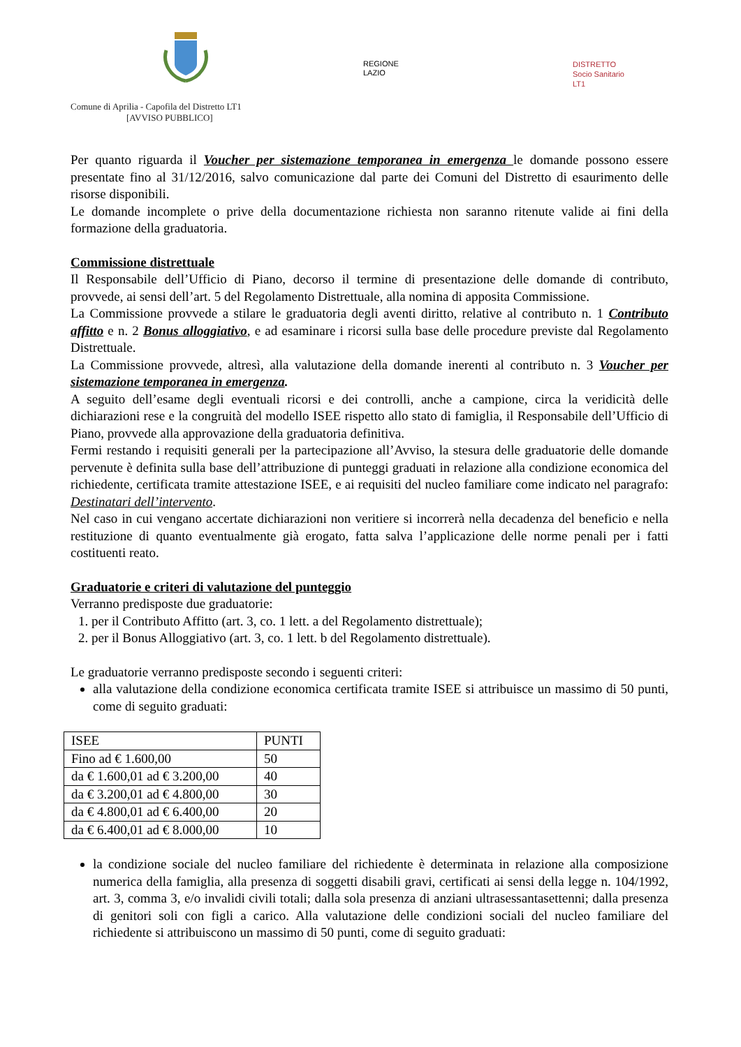REGIONE
LAZIO
DISTRETTO
Socio Sanitario
LT1
Comune di Aprilia - Capofila del Distretto LT1
[AVVISO PUBBLICO]
Per quanto riguarda il Voucher per sistemazione temporanea in emergenza le domande possono essere presentate fino al 31/12/2016, salvo comunicazione dal parte dei Comuni del Distretto di esaurimento delle risorse disponibili.
Le domande incomplete o prive della documentazione richiesta non saranno ritenute valide ai fini della formazione della graduatoria.
Commissione distrettuale
Il Responsabile dell’Ufficio di Piano, decorso il termine di presentazione delle domande di contributo, provvede, ai sensi dell’art. 5 del Regolamento Distrettuale, alla nomina di apposita Commissione.
La Commissione provvede a stilare le graduatoria degli aventi diritto, relative al contributo n. 1 Contributo affitto e n. 2 Bonus alloggiativo, e ad esaminare i ricorsi sulla base delle procedure previste dal Regolamento Distrettuale.
La Commissione provvede, altresì, alla valutazione della domande inerenti al contributo n. 3 Voucher per sistemazione temporanea in emergenza.
A seguito dell’esame degli eventuali ricorsi e dei controlli, anche a campione, circa la veridicità delle dichiarazioni rese e la congruità del modello ISEE rispetto allo stato di famiglia, il Responsabile dell’Ufficio di Piano, provvede alla approvazione della graduatoria definitiva.
Fermi restando i requisiti generali per la partecipazione all’Avviso, la stesura delle graduatorie delle domande pervenute è definita sulla base dell’attribuzione di punteggi graduati in relazione alla condizione economica del richiedente, certificata tramite attestazione ISEE, e ai requisiti del nucleo familiare come indicato nel paragrafo: Destinatari dell’intervento.
Nel caso in cui vengano accertate dichiarazioni non veritiere si incorrerà nella decadenza del beneficio e nella restituzione di quanto eventualmente già erogato, fatta salva l’applicazione delle norme penali per i fatti costituenti reato.
Graduatorie e criteri di valutazione del punteggio
Verranno predisposte due graduatorie:
1. per il Contributo Affitto (art. 3, co. 1 lett. a del Regolamento distrettuale);
2. per il Bonus Alloggiativo (art. 3, co. 1 lett. b del Regolamento distrettuale).
Le graduatorie verranno predisposte secondo i seguenti criteri:
alla valutazione della condizione economica certificata tramite ISEE si attribuisce un massimo di 50 punti, come di seguito graduati:
| ISEE | PUNTI |
| Fino ad € 1.600,00 | 50 |
| da € 1.600,01 ad € 3.200,00 | 40 |
| da € 3.200,01 ad € 4.800,00 | 30 |
| da € 4.800,01 ad € 6.400,00 | 20 |
| da € 6.400,01 ad € 8.000,00 | 10 |
la condizione sociale del nucleo familiare del richiedente è determinata in relazione alla composizione numerica della famiglia, alla presenza di soggetti disabili gravi, certificati ai sensi della legge n. 104/1992, art. 3, comma 3, e/o invalidi civili totali; dalla sola presenza di anziani ultrasessantasettenni; dalla presenza di genitori soli con figli a carico. Alla valutazione delle condizioni sociali del nucleo familiare del richiedente si attribuiscono un massimo di 50 punti, come di seguito graduati: